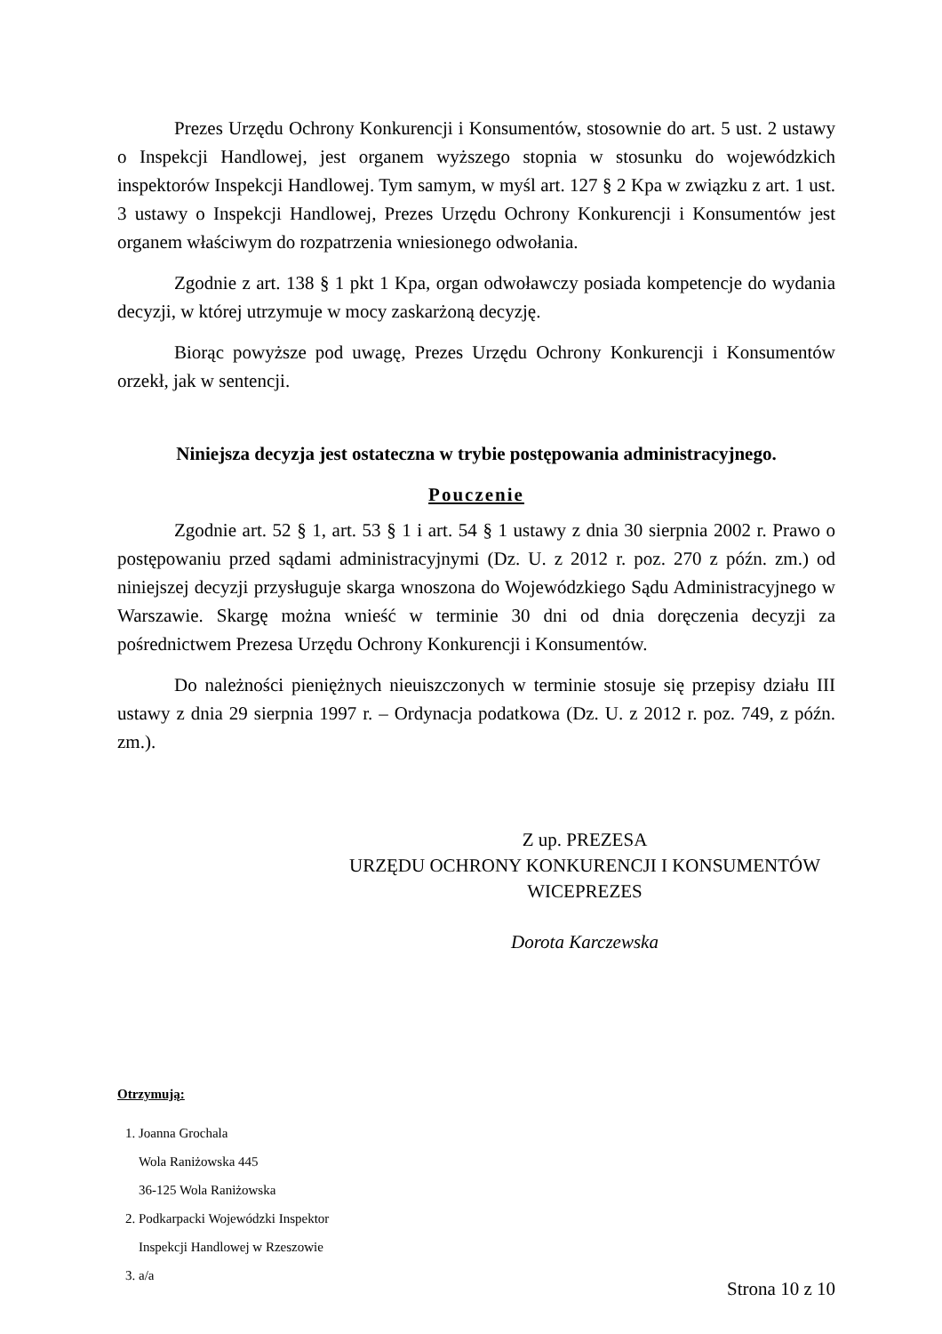Prezes Urzędu Ochrony Konkurencji i Konsumentów, stosownie do art. 5 ust. 2 ustawy o Inspekcji Handlowej, jest organem wyższego stopnia w stosunku do wojewódzkich inspektorów Inspekcji Handlowej. Tym samym, w myśl art. 127 § 2 Kpa w związku z art. 1 ust. 3 ustawy o Inspekcji Handlowej, Prezes Urzędu Ochrony Konkurencji i Konsumentów jest organem właściwym do rozpatrzenia wniesionego odwołania.
Zgodnie z art. 138 § 1 pkt 1 Kpa, organ odwoławczy posiada kompetencje do wydania decyzji, w której utrzymuje w mocy zaskarżoną decyzję.
Biorąc powyższe pod uwagę, Prezes Urzędu Ochrony Konkurencji i Konsumentów orzekł, jak w sentencji.
Niniejsza decyzja jest ostateczna w trybie postępowania administracyjnego.
Pouczenie
Zgodnie art. 52 § 1, art. 53 § 1 i art. 54 § 1 ustawy z dnia 30 sierpnia 2002 r. Prawo o postępowaniu przed sądami administracyjnymi (Dz. U. z 2012 r. poz. 270 z późn. zm.) od niniejszej decyzji przysługuje skarga wnoszona do Wojewódzkiego Sądu Administracyjnego w Warszawie. Skargę można wnieść w terminie 30 dni od dnia doręczenia decyzji za pośrednictwem Prezesa Urzędu Ochrony Konkurencji i Konsumentów.
Do należności pieniężnych nieuiszczonych w terminie stosuje się przepisy działu III ustawy z dnia 29 sierpnia 1997 r. – Ordynacja podatkowa (Dz. U. z 2012 r. poz. 749, z późn. zm.).
Z up. PREZESA
URZĘDU OCHRONY KONKURENCJI I KONSUMENTÓW
WICEPREZES
Dorota Karczewska
Otrzymują:
1. Joanna Grochala
Wola Raniżowska 445
36-125 Wola Raniżowska
2. Podkarpacki Wojewódzki Inspektor
Inspekcji Handlowej w Rzeszowie
3. a/a
Strona 10 z 10